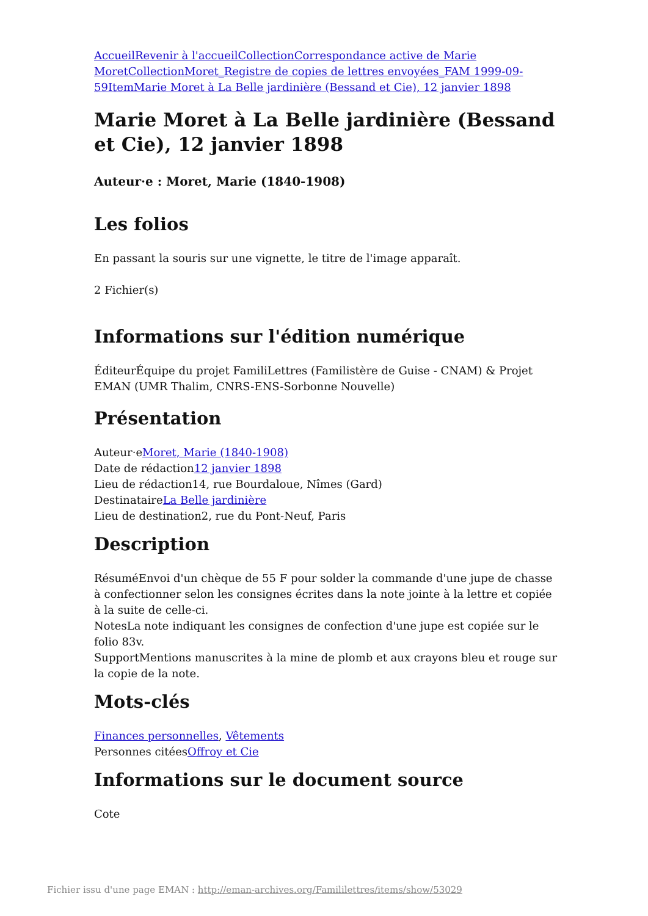Accueil Revenir à l'accueil Collection Correspondance active de Marie Moret Collection Moret_Registre de copies de lettres envoyées_FAM 1999-09-59 Item Marie Moret à La Belle jardinière (Bessand et Cie), 12 janvier 1898
Marie Moret à La Belle jardinière (Bessand et Cie), 12 janvier 1898
Auteur·e : Moret, Marie (1840-1908)
Les folios
En passant la souris sur une vignette, le titre de l'image apparaît.
2 Fichier(s)
Informations sur l'édition numérique
ÉditeurÉquipe du projet FamiliLettres (Familistère de Guise - CNAM) & Projet EMAN (UMR Thalim, CNRS-ENS-Sorbonne Nouvelle)
Présentation
Auteur·eMoret, Marie (1840-1908)
Date de rédaction12 janvier 1898
Lieu de rédaction14, rue Bourdaloue, Nîmes (Gard)
DestinataireLa Belle jardinière
Lieu de destination2, rue du Pont-Neuf, Paris
Description
RésuméEnvoi d'un chèque de 55 F pour solder la commande d'une jupe de chasse à confectionner selon les consignes écrites dans la note jointe à la lettre et copiée à la suite de celle-ci.
NotesLa note indiquant les consignes de confection d'une jupe est copiée sur le folio 83v.
SupportMentions manuscrites à la mine de plomb et aux crayons bleu et rouge sur la copie de la note.
Mots-clés
Finances personnelles, Vêtements
Personnes citéesOffroy et Cie
Informations sur le document source
Cote
Fichier issu d'une page EMAN : http://eman-archives.org/Famililettres/items/show/53029